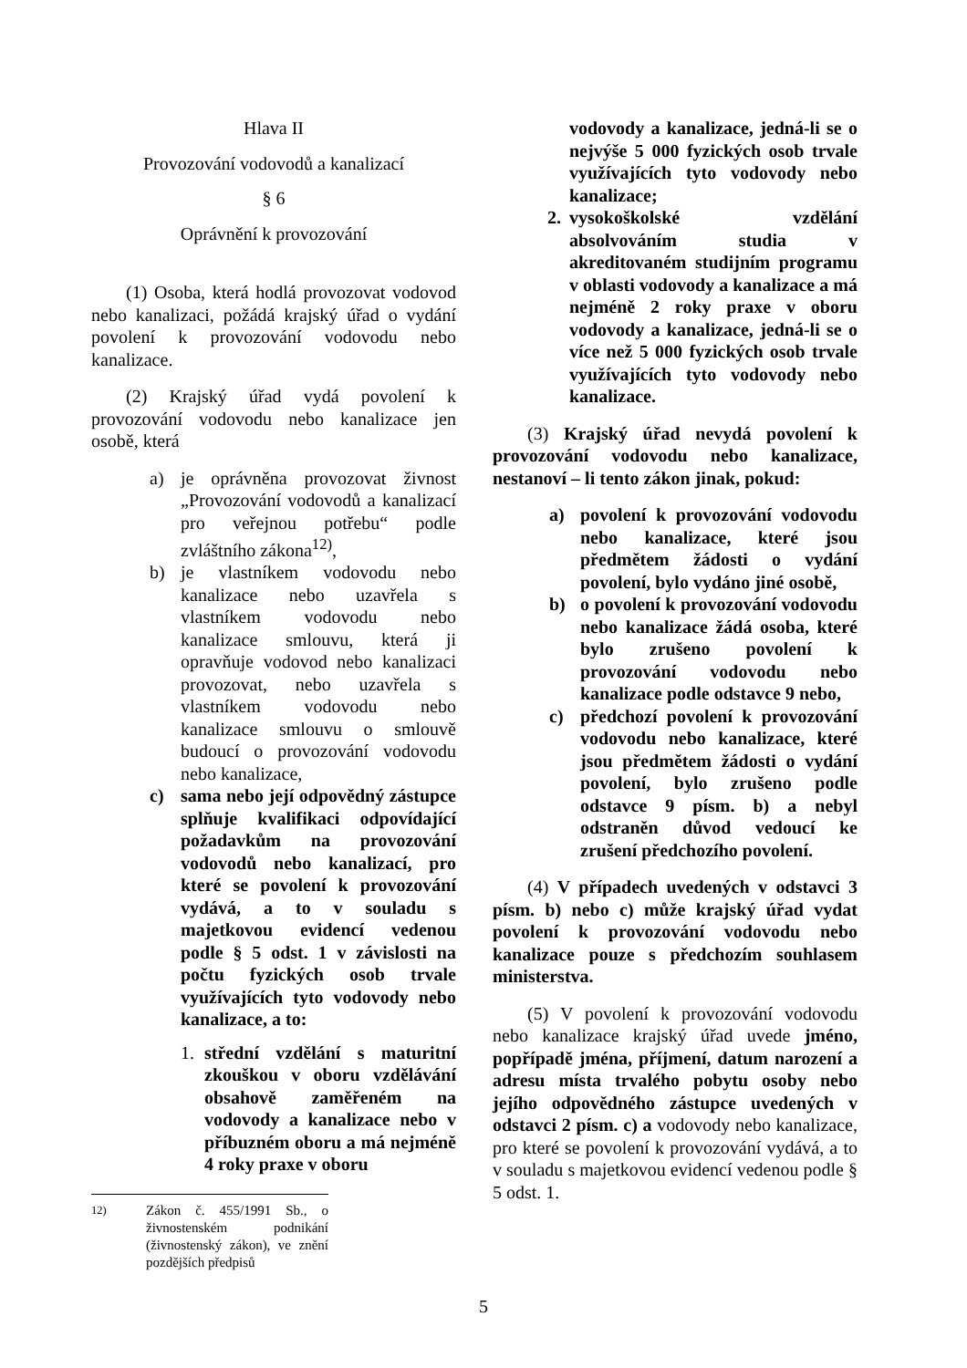Hlava II
Provozování vodovodů a kanalizací
§ 6
Oprávnění k provozování
(1) Osoba, která hodlá provozovat vodovod nebo kanalizaci, požádá krajský úřad o vydání povolení k provozování vodovodu nebo kanalizace.
(2) Krajský úřad vydá povolení k provozování vodovodu nebo kanalizace jen osobě, která
a) je oprávněna provozovat živnost „Provozování vodovodů a kanalizací pro veřejnou potřebu“ podle zvláštního zákona<sup>12)</sup>,
b) je vlastníkem vodovodu nebo kanalizace nebo uzavřela s vlastníkem vodovodu nebo kanalizace smlouvu, která ji opravňuje vodovod nebo kanalizaci provozovat, nebo uzavřela s vlastníkem vodovodu nebo kanalizace smlouvu o smlouvě budoucí o provozování vodovodu nebo kanalizace,
c) sama nebo její odpovědný zástupce splňuje kvalifikaci odpovídající požadavkům na provozování vodovodů nebo kanalizací, pro které se povolení k provozování vydává, a to v souladu s majetkovou evidencí vedenou podle § 5 odst. 1 v závislosti na počtu fyzických osob trvale využívajících tyto vodovody nebo kanalizace, a to:
1. střední vzdělání s maturitní zkouškou v oboru vzdělávání obsahově zaměřeném na vodovody a kanalizace nebo v příbuzném oboru a má nejméně 4 roky praxe v oboru
<sup>12)</sup> Zákon č. 455/1991 Sb., o živnostenském podnikání (živnostenský zákon), ve znění pozdějších předpisů
vodovody a kanalizace, jedná-li se o nejvýše 5 000 fyzických osob trvale využívajících tyto vodovody nebo kanalizace;
2. vysokoškolské vzdělání absolvováním studia v akreditovaném studijním programu v oblasti vodovody a kanalizace a má nejméně 2 roky praxe v oboru vodovody a kanalizace, jedná-li se o více než 5 000 fyzických osob trvale využívajících tyto vodovody nebo kanalizace.
(3) Krajský úřad nevydá povolení k provozování vodovodu nebo kanalizace, nestanoví – li tento zákon jinak, pokud:
a) povolení k provozování vodovodu nebo kanalizace, které jsou předmětem žádosti o vydání povolení, bylo vydáno jiné osobě,
b) o povolení k provozování vodovodu nebo kanalizace žádá osoba, které bylo zrušeno povolení k provozování vodovodu nebo kanalizace podle odstavce 9 nebo,
c) předchozí povolení k provozování vodovodu nebo kanalizace, které jsou předmětem žádosti o vydání povolení, bylo zrušeno podle odstavce 9 písm. b) a nebyl odstraněn důvod vedoucí ke zrušení předchozího povolení.
(4) V případech uvedených v odstavci 3 písm. b) nebo c) může krajský úřad vydat povolení k provozování vodovodu nebo kanalizace pouze s předchozím souhlasem ministerstva.
(5) V povolení k provozování vodovodu nebo kanalizace krajský úřad uvede jméno, popřípadě jména, příjmení, datum narození a adresu místa trvalého pobytu osoby nebo jejího odpovědného zástupce uvedených v odstavci 2 písm. c) a vodovody nebo kanalizace, pro které se povolení k provozování vydává, a to v souladu s majetkovou evidencí vedenou podle § 5 odst. 1.
5